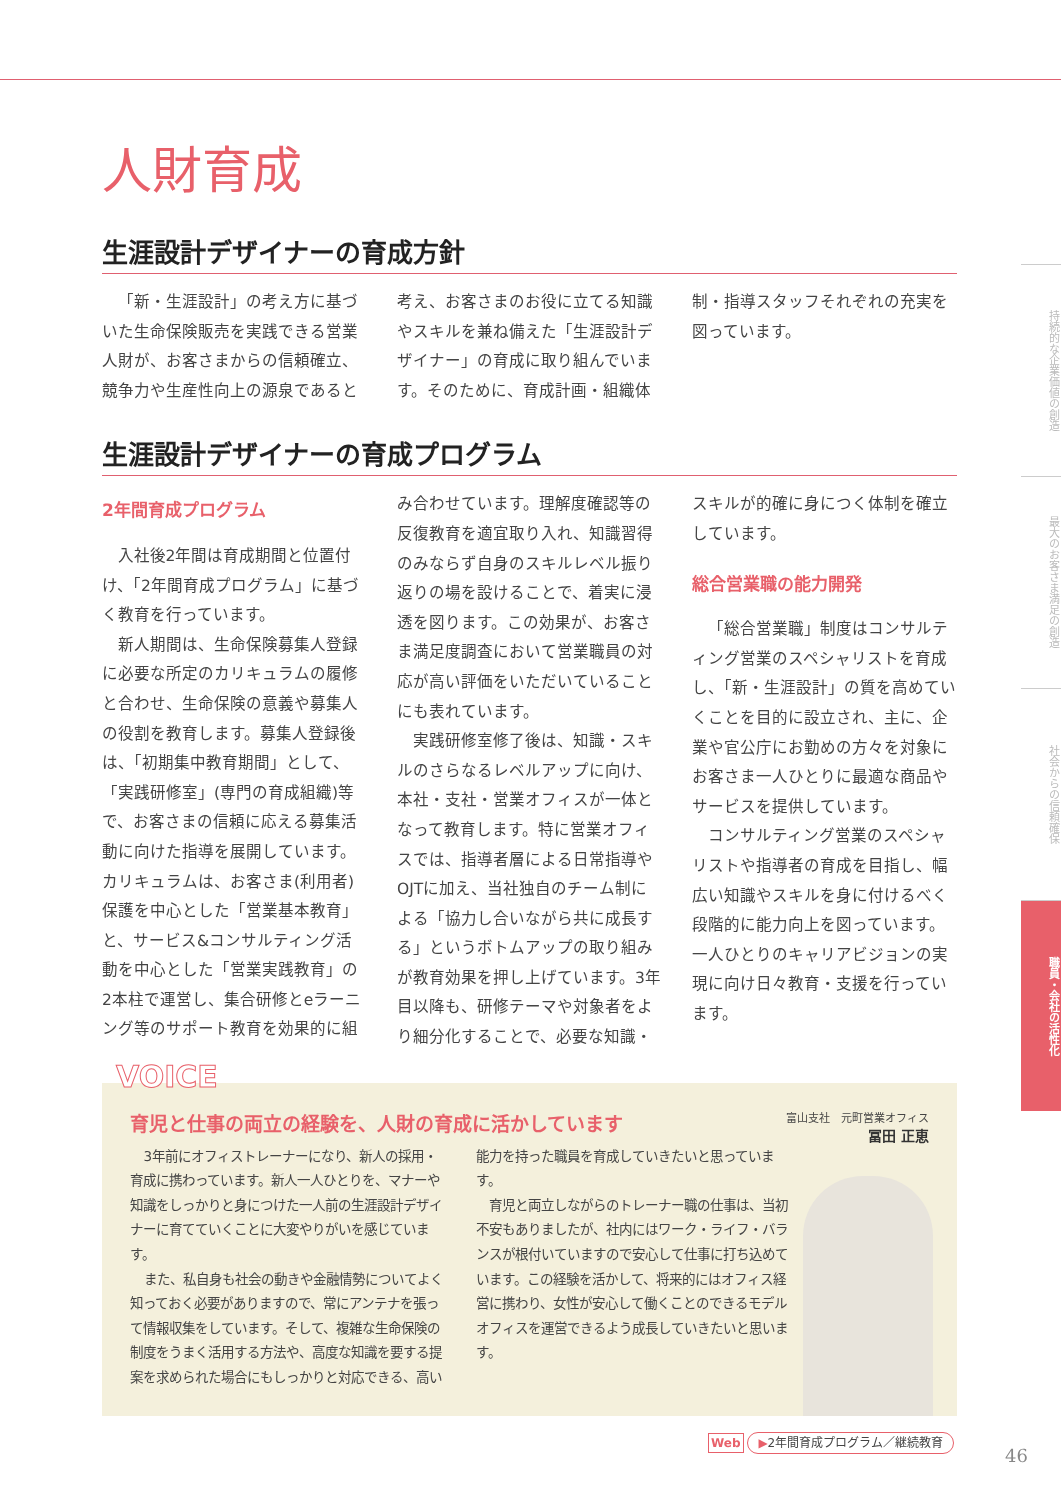持続的な企業価値の創造
最大のお客さま満足の創造
社会からの信頼確保
職員・会社の活性化
人財育成
生涯設計デザイナーの育成方針
「新・生涯設計」の考え方に基づいた生命保険販売を実践できる営業人財が、お客さまからの信頼確立、競争力や生産性向上の源泉であると考え、お客さまのお役に立てる知識やスキルを兼ね備えた「生涯設計デザイナー」の育成に取り組んでいます。そのために、育成計画・組織体制・指導スタッフそれぞれの充実を図っています。
生涯設計デザイナーの育成プログラム
2年間育成プログラム
入社後2年間は育成期間と位置付け、「2年間育成プログラム」に基づく教育を行っています。
新人期間は、生命保険募集人登録に必要な所定のカリキュラムの履修と合わせ、生命保険の意義や募集人の役割を教育します。募集人登録後は、「初期集中教育期間」として、「実践研修室」(専門の育成組織)等で、お客さまの信頼に応える募集活動に向けた指導を展開しています。カリキュラムは、お客さま(利用者)保護を中心とした「営業基本教育」と、サービス&コンサルティング活動を中心とした「営業実践教育」の2本柱で運営し、集合研修とeラーニング等のサポート教育を効果的に組み合わせています。理解度確認等の反復教育を適宜取り入れ、知識習得のみならず自身のスキルレベル振り返りの場を設けることで、着実に浸透を図ります。この効果が、お客さま満足度調査において営業職員の対応が高い評価をいただいていることにも表れています。
実践研修室修了後は、知識・スキルのさらなるレベルアップに向け、本社・支社・営業オフィスが一体となって教育します。特に営業オフィスでは、指導者層による日常指導やOJTに加え、当社独自のチーム制による「協力し合いながら共に成長する」というボトムアップの取り組みが教育効果を押し上げています。3年目以降も、研修テーマや対象者をより細分化することで、必要な知識・スキルが的確に身につく体制を確立しています。
総合営業職の能力開発
「総合営業職」制度はコンサルティング営業のスペシャリストを育成し、「新・生涯設計」の質を高めていくことを目的に設立され、主に、企業や官公庁にお勤めの方々を対象にお客さま一人ひとりに最適な商品やサービスを提供しています。
コンサルティング営業のスペシャリストや指導者の育成を目指し、幅広い知識やスキルを身に付けるべく段階的に能力向上を図っています。一人ひとりのキャリアビジョンの実現に向け日々教育・支援を行っています。
VOICE
育児と仕事の両立の経験を、人財の育成に活かしています
富山支社　元町営業オフィス
冨田 正恵
3年前にオフィストレーナーになり、新人の採用・育成に携わっています。新人一人ひとりを、マナーや知識をしっかりと身につけた一人前の生涯設計デザイナーに育てていくことに大変やりがいを感じています。
また、私自身も社会の動きや金融情勢についてよく知っておく必要がありますので、常にアンテナを張って情報収集をしています。そして、複雑な生命保険の制度をうまく活用する方法や、高度な知識を要する提案を求められた場合にもしっかりと対応できる、高い能力を持った職員を育成していきたいと思っています。
育児と両立しながらのトレーナー職の仕事は、当初不安もありましたが、社内にはワーク・ライフ・バランスが根付いていますので安心して仕事に打ち込めています。この経験を活かして、将来的にはオフィス経営に携わり、女性が安心して働くことのできるモデルオフィスを運営できるよう成長していきたいと思います。
Web ▶2年間育成プログラム／継続教育
46